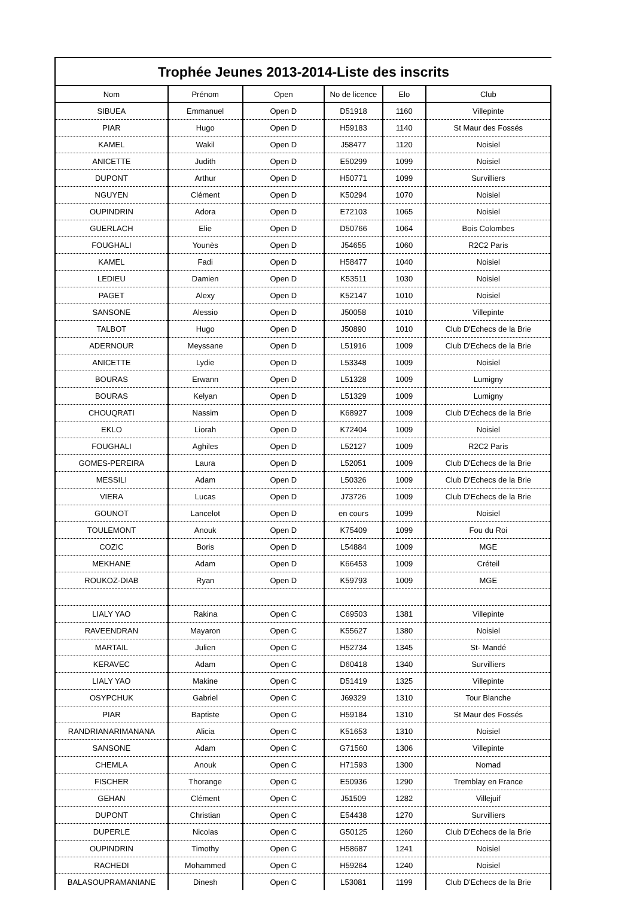Trophée Jeunes 2013-2014-Liste des inscrits
| Nom | Prénom | Open | No de licence | Elo | Club |
| --- | --- | --- | --- | --- | --- |
| SIBUEA | Emmanuel | Open D | D51918 | 1160 | Villepinte |
| PIAR | Hugo | Open D | H59183 | 1140 | St Maur des Fossés |
| KAMEL | Wakil | Open D | J58477 | 1120 | Noisiel |
| ANICETTE | Judith | Open D | E50299 | 1099 | Noisiel |
| DUPONT | Arthur | Open D | H50771 | 1099 | Survilliers |
| NGUYEN | Clément | Open D | K50294 | 1070 | Noisiel |
| OUPINDRIN | Adora | Open D | E72103 | 1065 | Noisiel |
| GUERLACH | Elie | Open D | D50766 | 1064 | Bois Colombes |
| FOUGHALI | Younès | Open D | J54655 | 1060 | R2C2 Paris |
| KAMEL | Fadi | Open D | H58477 | 1040 | Noisiel |
| LEDIEU | Damien | Open D | K53511 | 1030 | Noisiel |
| PAGET | Alexy | Open D | K52147 | 1010 | Noisiel |
| SANSONE | Alessio | Open D | J50058 | 1010 | Villepinte |
| TALBOT | Hugo | Open D | J50890 | 1010 | Club D'Echecs de la Brie |
| ADERNOUR | Meyssane | Open D | L51916 | 1009 | Club D'Echecs de la Brie |
| ANICETTE | Lydie | Open D | L53348 | 1009 | Noisiel |
| BOURAS | Erwann | Open D | L51328 | 1009 | Lumigny |
| BOURAS | Kelyan | Open D | L51329 | 1009 | Lumigny |
| CHOUQRATI | Nassim | Open D | K68927 | 1009 | Club D'Echecs de la Brie |
| EKLO | Liorah | Open D | K72404 | 1009 | Noisiel |
| FOUGHALI | Aghiles | Open D | L52127 | 1009 | R2C2 Paris |
| GOMES-PEREIRA | Laura | Open D | L52051 | 1009 | Club D'Echecs de la Brie |
| MESSILI | Adam | Open D | L50326 | 1009 | Club D'Echecs de la Brie |
| VIERA | Lucas | Open D | J73726 | 1009 | Club D'Echecs de la Brie |
| GOUNOT | Lancelot | Open D | en cours | 1099 | Noisiel |
| TOULEMONT | Anouk | Open D | K75409 | 1099 | Fou du Roi |
| COZIC | Boris | Open D | L54884 | 1009 | MGE |
| MEKHANE | Adam | Open D | K66453 | 1009 | Créteil |
| ROUKOZ-DIAB | Ryan | Open D | K59793 | 1009 | MGE |
| LIALY YAO | Rakina | Open C | C69503 | 1381 | Villepinte |
| RAVEENDRAN | Mayaron | Open C | K55627 | 1380 | Noisiel |
| MARTAIL | Julien | Open C | H52734 | 1345 | St- Mandé |
| KERAVEC | Adam | Open C | D60418 | 1340 | Survilliers |
| LIALY YAO | Makine | Open C | D51419 | 1325 | Villepinte |
| OSYPCHUK | Gabriel | Open C | J69329 | 1310 | Tour Blanche |
| PIAR | Baptiste | Open C | H59184 | 1310 | St Maur des Fossés |
| RANDRIANARIMANANA | Alicia | Open C | K51653 | 1310 | Noisiel |
| SANSONE | Adam | Open C | G71560 | 1306 | Villepinte |
| CHEMLA | Anouk | Open C | H71593 | 1300 | Nomad |
| FISCHER | Thorange | Open C | E50936 | 1290 | Tremblay en France |
| GEHAN | Clément | Open C | J51509 | 1282 | Villejuif |
| DUPONT | Christian | Open C | E54438 | 1270 | Survilliers |
| DUPERLE | Nicolas | Open C | G50125 | 1260 | Club D'Echecs de la Brie |
| OUPINDRIN | Timothy | Open C | H58687 | 1241 | Noisiel |
| RACHEDI | Mohammed | Open C | H59264 | 1240 | Noisiel |
| BALASOUPRAMANIANE | Dinesh | Open C | L53081 | 1199 | Club D'Echecs de la Brie |